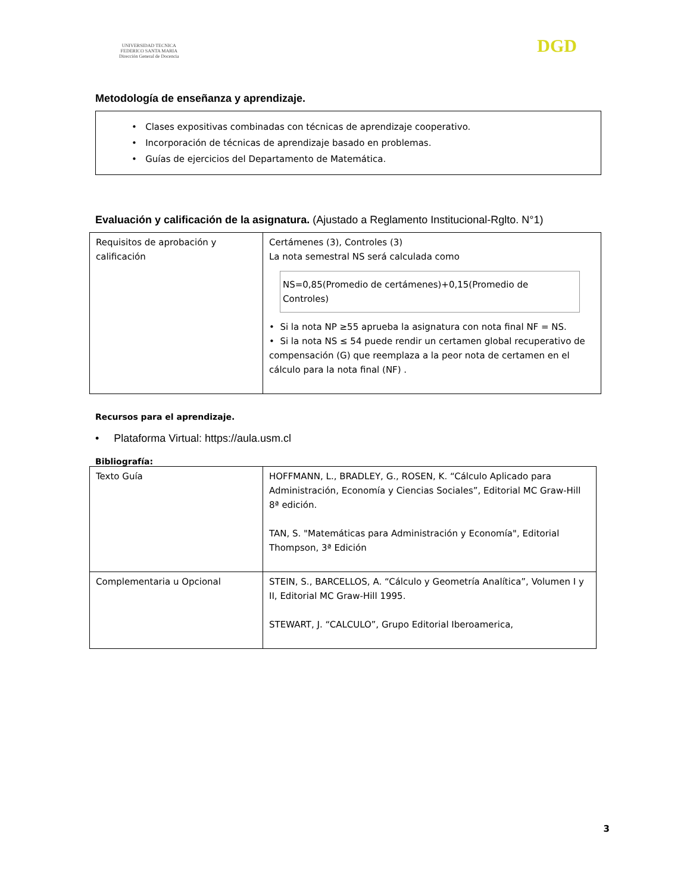UNIVERSIDAD TECNICA
FEDERICO SANTA MARIA
Dirección General de Docencia
DGD
Metodología de enseñanza y aprendizaje.
• Clases expositivas combinadas con técnicas de aprendizaje cooperativo.
• Incorporación de técnicas de aprendizaje basado en problemas.
• Guías de ejercicios del Departamento de Matemática.
Evaluación y calificación de la asignatura. (Ajustado a Reglamento Institucional-Rglto. N°1)
| Requisitos de aprobación y calificación | Certámenes (3), Controles (3) La nota semestral NS será calculada como NS=0,85(Promedio de certámenes)+0,15(Promedio de Controles) • Si la nota NP ≥55 aprueba la asignatura con nota final NF = NS. • Si la nota NS ≤ 54 puede rendir un certamen global recuperativo de compensación (G) que reemplaza a la peor nota de certamen en el cálculo para la nota final (NF) . |
Recursos para el aprendizaje.
• Plataforma Virtual: https://aula.usm.cl
Bibliografía:
| Texto Guía | HOFFMANN, L., BRADLEY, G., ROSEN, K. “Cálculo Aplicado para Administración, Economía y Ciencias Sociales”, Editorial MC Graw-Hill 8ª edición. TAN, S. "Matemáticas para Administración y Economía", Editorial Thompson, 3ª Edición |
| Complementaria u Opcional | STEIN, S., BARCELLOS, A. “Cálculo y Geometría Analítica”, Volumen I y II, Editorial MC Graw-Hill 1995. STEWART, J. “CALCULO”, Grupo Editorial Iberoamerica, |
3